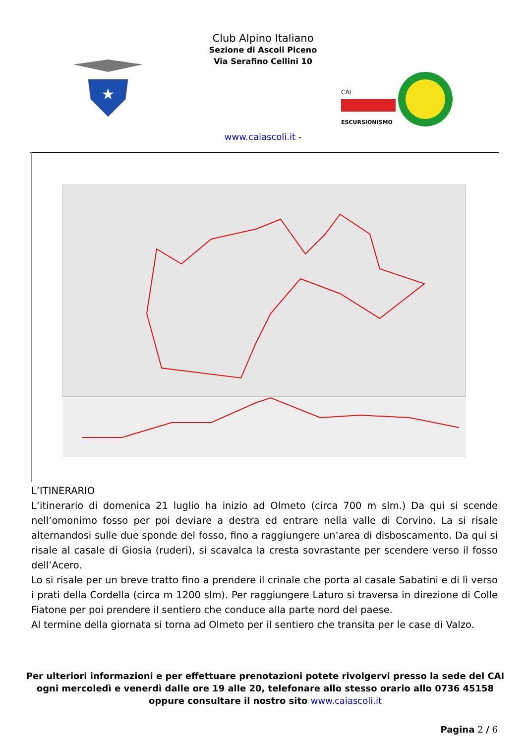Club Alpino Italiano
Sezione di Ascoli Piceno
Via Serafino Cellini 10
★
CAI
ESCURSIONISMO
www.caiascoli.it -
L’ITINERARIO
L’itinerario di domenica 21 luglio ha inizio ad Olmeto (circa 700 m slm.) Da qui si scende nell’omonimo fosso per poi deviare a destra ed entrare nella valle di Corvino. La si risale alternandosi sulle due sponde del fosso, fino a raggiungere un’area di disboscamento. Da qui si risale al casale di Giosia (ruderi), si scavalca la cresta sovrastante per scendere verso il fosso dell’Acero.
Lo si risale per un breve tratto fino a prendere il crinale che porta al casale Sabatini e di lì verso i prati della Cordella (circa m 1200 slm). Per raggiungere Laturo si traversa in direzione di Colle Fiatone per poi prendere il sentiero che conduce alla parte nord del paese.
Al termine della giornata si torna ad Olmeto per il sentiero che transita per le case di Valzo.
Per ulteriori informazioni e per effettuare prenotazioni potete rivolgervi presso la sede del CAI ogni mercoledì e venerdì dalle ore 19 alle 20, telefonare allo stesso orario allo 0736 45158 oppure consultare il nostro sito www.caiascoli.it
Pagina 2 / 6